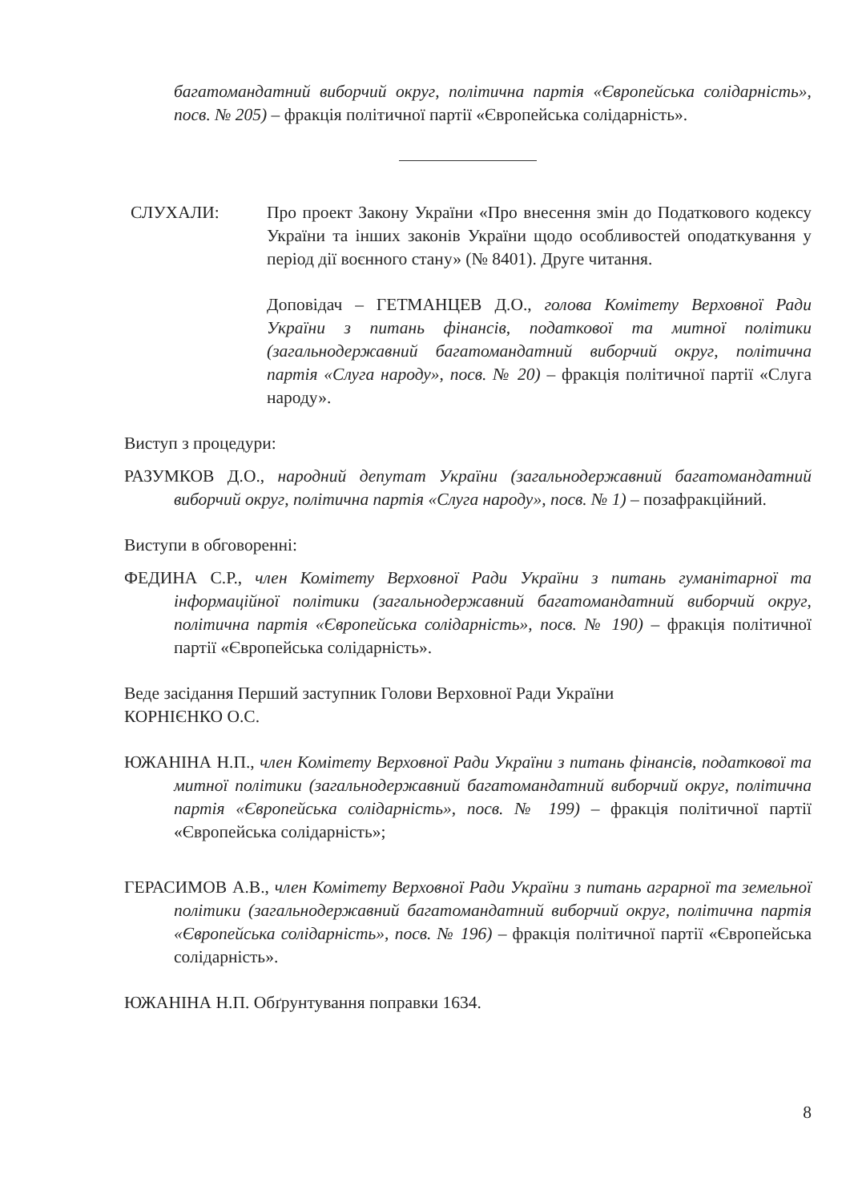багатомандатний виборчий округ, політична партія «Європейська солідарність», посв. № 205) – фракція політичної партії «Європейська солідарність».
СЛУХАЛИ: Про проект Закону України «Про внесення змін до Податкового кодексу України та інших законів України щодо особливостей оподаткування у період дії воєнного стану» (№ 8401). Друге читання.
Доповідач – ГЕТМАНЦЕВ Д.О., голова Комітету Верховної Ради України з питань фінансів, податкової та митної політики (загальнодержавний багатомандатний виборчий округ, політична партія «Слуга народу», посв. № 20) – фракція політичної партії «Слуга народу».
Виступ з процедури:
РАЗУМКОВ Д.О., народний депутат України (загальнодержавний багатомандатний виборчий округ, політична партія «Слуга народу», посв. № 1) – позафракційний.
Виступи в обговоренні:
ФЕДИНА С.Р., член Комітету Верховної Ради України з питань гуманітарної та інформаційної політики (загальнодержавний багатомандатний виборчий округ, політична партія «Європейська солідарність», посв. № 190) – фракція політичної партії «Європейська солідарність».
Веде засідання Перший заступник Голови Верховної Ради України
КОРНІЄНКО О.С.
ЮЖАНІНА Н.П., член Комітету Верховної Ради України з питань фінансів, податкової та митної політики (загальнодержавний багатомандатний виборчий округ, політична партія «Європейська солідарність», посв. № 199) – фракція політичної партії «Європейська солідарність»;
ГЕРАСИМОВ А.В., член Комітету Верховної Ради України з питань аграрної та земельної політики (загальнодержавний багатомандатний виборчий округ, політична партія «Європейська солідарність», посв. № 196) – фракція політичної партії «Європейська солідарність».
ЮЖАНІНА Н.П. Обґрунтування поправки 1634.
8